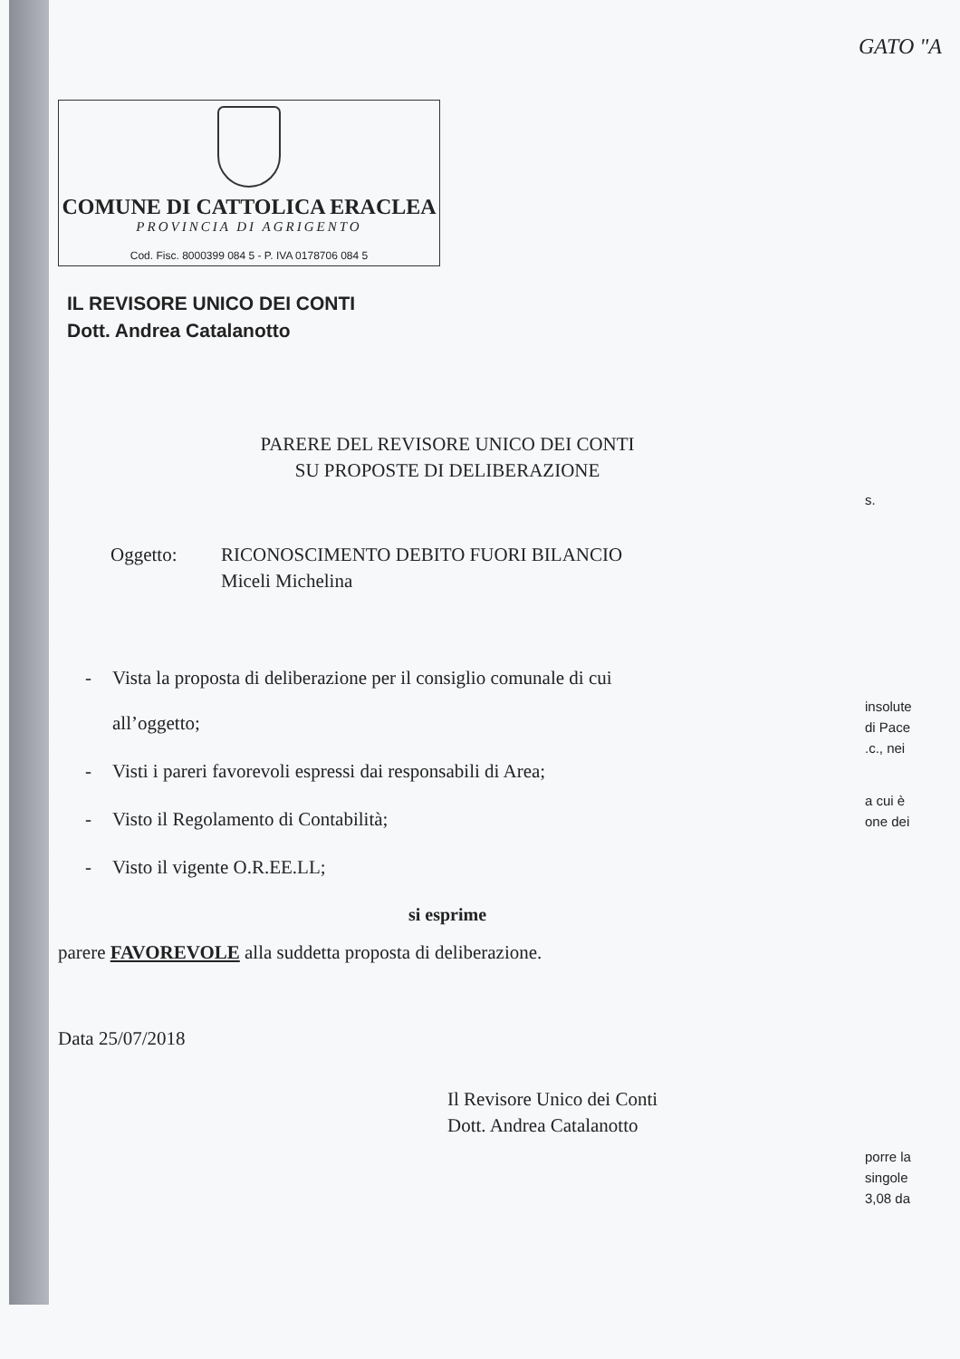GATO "A
COMUNE DI CATTOLICA ERACLEA
PROVINCIA DI AGRIGENTO
Cod. Fisc. 8000399 084 5 - P. IVA 0178706 084 5
IL REVISORE UNICO DEI CONTI
Dott. Andrea Catalanotto
PARERE DEL REVISORE UNICO DEI CONTI
SU PROPOSTE DI DELIBERAZIONE
Oggetto: RICONOSCIMENTO DEBITO FUORI BILANCIO
Miceli Michelina
- Vista la proposta di deliberazione per il consiglio comunale di cui
all’oggetto;
- Visti i pareri favorevoli espressi dai responsabili di Area;
- Visto il Regolamento di Contabilità;
- Visto il vigente O.R.EE.LL;
si esprime
parere FAVOREVOLE alla suddetta proposta di deliberazione.
Data 25/07/2018
Il Revisore Unico dei Conti
Dott. Andrea Catalanotto
s.
insolute
di Pace
.c., nei
a cui è
one dei
porre la
singole
3,08 da